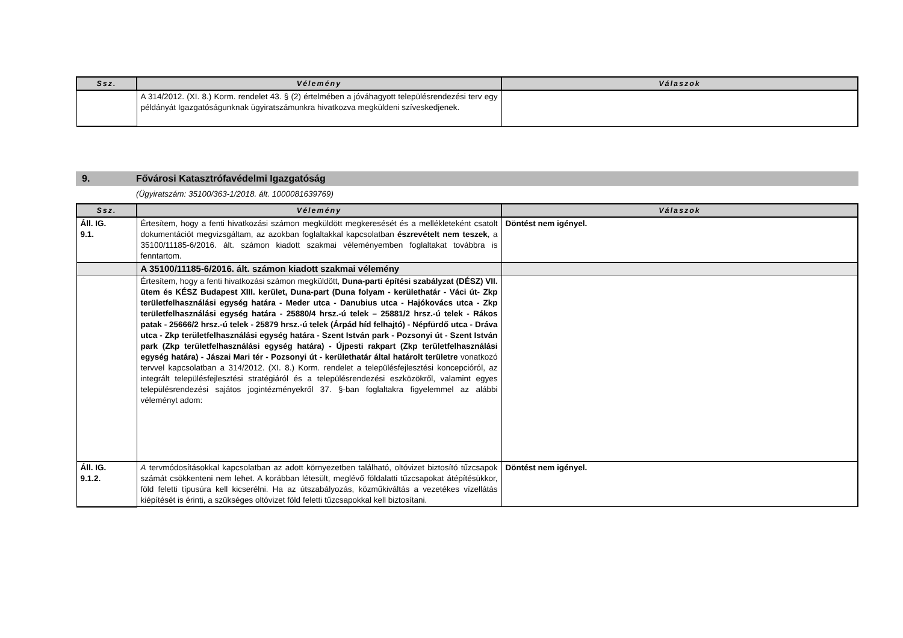| Ssz. | Vélemény | Válaszok |
| --- | --- | --- |
| | A 314/2012. (XI. 8.) Korm. rendelet 43. § (2) értelmében a jóváhagyott településrendezési terv egy példányát Igazgatóságunknak ügyiratszámunkra hivatkozva megküldeni szíveskedjenek. | |
9. Fővárosi Katasztrófavédelmi Igazgatóság
(Ügyiratszám: 35100/363-1/2018. ált. 1000081639769)
| Ssz. | Vélemény | Válaszok |
| --- | --- | --- |
| Áll. IG. 9.1. | Értesítem, hogy a fenti hivatkozási számon megküldött megkeresését és a mellékleteként csatolt dokumentációt megvizsgáltam, az azokban foglaltakkal kapcsolatban észrevételt nem teszek , a 35100/11185-6/2016. ált. számon kiadott szakmai véleményemben foglaltakat továbbra is fenntartom. | Döntést nem igényel. |
| | A 35100/11185-6/2016. ált. számon kiadott szakmai vélemény | |
| | Értesítem, hogy a fenti hivatkozási számon megküldött, Duna-parti építési szabályzat (DÉSZ) VII. ütem és KÉSZ Budapest XIII. kerület, Duna-part (Duna folyam - kerülethatár - Váci út- Zkp területfelhasználási egység határa - Meder utca - Danubius utca - Hajókovács utca - Zkp területfelhasználási egység határa - 25880/4 hrsz.-ú telek – 25881/2 hrsz.-ú telek - Rákos patak - 25666/2 hrsz.-ú telek - 25879 hrsz.-ú telek (Árpád híd felhajtó) - Népfürdő utca - Dráva utca - Zkp területfelhasználási egység határa - Szent István park - Pozsonyi út - Szent István park (Zkp területfelhasználási egység határa) - Újpesti rakpart (Zkp területfelhasználási egység határa) - Jászai Mari tér - Pozsonyi út - kerülethatár által határolt területre vonatkozó tervvel kapcsolatban a 314/2012. (XI. 8.) Korm. rendelet a településfejlesztési koncepcióról, az integrált településfejlesztési stratégiáról és a településrendezési eszközökről, valamint egyes településrendezési sajátos jogintézményekről 37. §-ban foglaltakra figyelemmel az alábbi véleményt adom: | |
| Áll. IG. 9.1.2. | A tervmódosításokkal kapcsolatban az adott környezetben található, oltóvizet biztosító tűzcsapok számát csökkenteni nem lehet. A korábban létesült, meglévő földalatti tűzcsapokat átépítésükkor, föld feletti típusúra kell kicserélni. Ha az útszabályozás, közműkiváltás a vezetékes vízellátás kiépítését is érinti, a szükséges oltóvizet föld feletti tűzcsapokkal kell biztosítani. | Döntést nem igényel. |